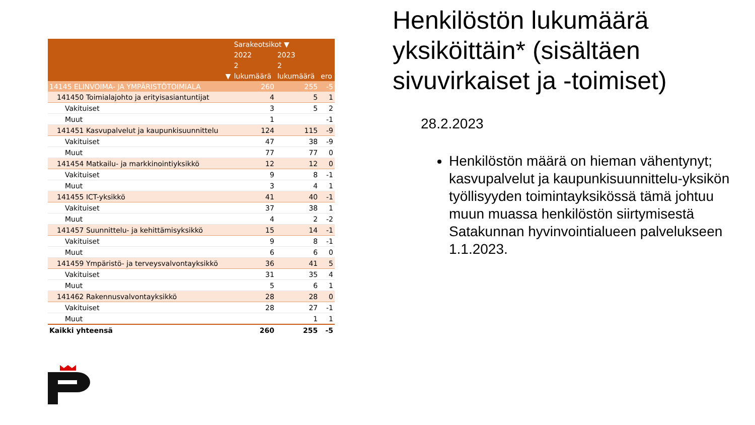| | Sarakeotsikot ▼ | | |
| --- | --- | --- | --- |
| | 2022 | 2023 | |
| | 2 | 2 | |
| ▼ | lukumäärä | lukumäärä | ero |
| 14145 ELINVOIMA- JA YMPÄRISTÖTOIMIALA | 260 | 255 | -5 |
| 141450 Toimialajohto ja erityisasiantuntijat | 4 | 5 | 1 |
| Vakituiset | 3 | 5 | 2 |
| Muut | 1 | | -1 |
| 141451 Kasvupalvelut ja kaupunkisuunnittelu | 124 | 115 | -9 |
| Vakituiset | 47 | 38 | -9 |
| Muut | 77 | 77 | 0 |
| 141454 Matkailu- ja markkinointiyksikkö | 12 | 12 | 0 |
| Vakituiset | 9 | 8 | -1 |
| Muut | 3 | 4 | 1 |
| 141455 ICT-yksikkö | 41 | 40 | -1 |
| Vakituiset | 37 | 38 | 1 |
| Muut | 4 | 2 | -2 |
| 141457 Suunnittelu- ja kehittämisyksikkö | 15 | 14 | -1 |
| Vakituiset | 9 | 8 | -1 |
| Muut | 6 | 6 | 0 |
| 141459 Ympäristö- ja terveysvalvontayksikkö | 36 | 41 | 5 |
| Vakituiset | 31 | 35 | 4 |
| Muut | 5 | 6 | 1 |
| 141462 Rakennusvalvontayksikkö | 28 | 28 | 0 |
| Vakituiset | 28 | 27 | -1 |
| Muut | | 1 | 1 |
| Kaikki yhteensä | 260 | 255 | -5 |
Henkilöstön lukumäärä yksiköittäin* (sisältäen sivuvirkaiset ja -toimiset)
28.2.2023
Henkilöstön määrä on hieman vähentynyt; kasvupalvelut ja kaupunkisuunnittelu-yksikön työllisyyden toimintayksikössä tämä johtuu muun muassa henkilöstön siirtymisestä Satakunnan hyvinvointialueen palvelukseen 1.1.2023.